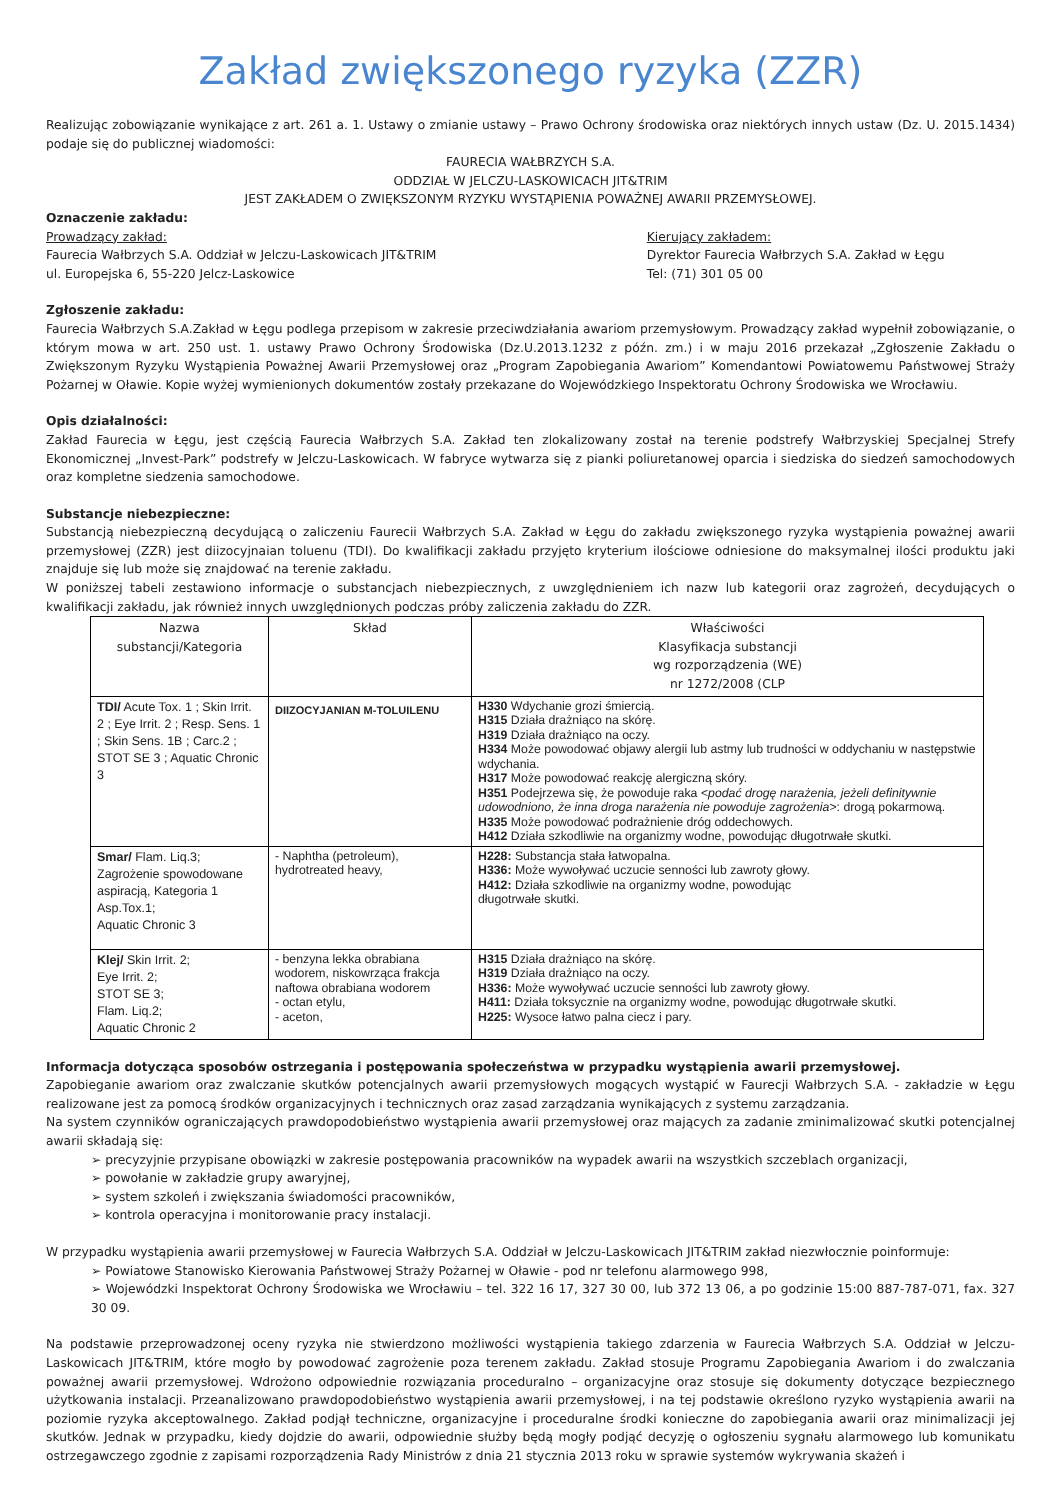Zakład zwiększonego ryzyka (ZZR)
Realizując zobowiązanie wynikające z art. 261 a. 1. Ustawy o zmianie ustawy – Prawo Ochrony środowiska oraz niektórych innych ustaw (Dz. U. 2015.1434) podaje się do publicznej wiadomości:
FAURECIA WAŁBRZYCH S.A.
ODDZIAŁ W JELCZU-LASKOWICACH JIT&TRIM
JEST ZAKŁADEM O ZWIĘKSZONYM RYZYKU WYSTĄPIENIA POWAŻNEJ AWARII PRZEMYSŁOWEJ.
Oznaczenie zakładu:
Prowadzący zakład:
Faurecia Wałbrzych S.A. Oddział w Jelczu-Laskowicach JIT&TRIM
ul. Europejska 6, 55-220 Jelcz-Laskowice
Kierujący zakładem:
Dyrektor Faurecia Wałbrzych S.A. Zakład w Łęgu
Tel: (71) 301 05 00
Zgłoszenie zakładu:
Faurecia Wałbrzych S.A.Zakład w Łęgu podlega przepisom w zakresie przeciwdziałania awariom przemysłowym. Prowadzący zakład wypełnił zobowiązanie, o którym mowa w art. 250 ust. 1. ustawy Prawo Ochrony Środowiska (Dz.U.2013.1232 z późn. zm.) i w maju 2016 przekazał „Zgłoszenie Zakładu o Zwiększonym Ryzyku Wystąpienia Poważnej Awarii Przemysłowej oraz „Program Zapobiegania Awariom” Komendantowi Powiatowemu Państwowej Straży Pożarnej w Oławie. Kopie wyżej wymienionych dokumentów zostały przekazane do Wojewódzkiego Inspektoratu Ochrony Środowiska we Wrocławiu.
Opis działalności:
Zakład Faurecia w Łęgu, jest częścią Faurecia Wałbrzych S.A. Zakład ten zlokalizowany został na terenie podstrefy Wałbrzyskiej Specjalnej Strefy Ekonomicznej „Invest-Park” podstrefy w Jelczu-Laskowicach. W fabryce wytwarza się z pianki poliuretanowej oparcia i siedziska do siedzeń samochodowych oraz kompletne siedzenia samochodowe.
Substancje niebezpieczne:
Substancją niebezpieczną decydującą o zaliczeniu Faurecii Wałbrzych S.A. Zakład w Łęgu do zakładu zwiększonego ryzyka wystąpienia poważnej awarii przemysłowej (ZZR) jest diizocyjnaian toluenu (TDI). Do kwalifikacji zakładu przyjęto kryterium ilościowe odniesione do maksymalnej ilości produktu jaki znajduje się lub może się znajdować na terenie zakładu.
W poniższej tabeli zestawiono informacje o substancjach niebezpiecznych, z uwzględnieniem ich nazw lub kategorii oraz zagrożeń, decydujących o kwalifikacji zakładu, jak również innych uwzględnionych podczas próby zaliczenia zakładu do ZZR.
| Nazwa substancji/Kategoria | Skład | Właściwości Klasyfikacja substancji wg rozporządzenia (WE) nr 1272/2008 (CLP |
| --- | --- | --- |
| TDI/ Acute Tox. 1 ; Skin Irrit. 2 ; Eye Irrit. 2 ; Resp. Sens. 1 ; Skin Sens. 1B ; Carc.2 ; STOT SE 3 ; Aquatic Chronic 3 | DIIZOCYJANIAN M-TOLUILENU | H330 Wdychanie grozi śmiercią. H315 Działa drażniąco na skórę. H319 Działa drażniąco na oczy. H334 Może powodować objawy alergii lub astmy lub trudności w oddychaniu w następstwie wdychania. H317 Może powodować reakcję alergiczną skóry. H351 Podejrzewa się, że powoduje raka <podać drogę narażenia, jeżeli definitywnie udowodniono, że inna droga narażenia nie powoduje zagrożenia >: drogą pokarmową. H335 Może powodować podrażnienie dróg oddechowych. H412 Działa szkodliwie na organizmy wodne, powodując długotrwałe skutki. |
| Smar/ Flam. Liq.3; Zagrożenie spowodowane aspiracją, Kategoria 1 Asp.Tox.1; Aquatic Chronic 3 | - Naphtha (petroleum), hydrotreated heavy, | H228: Substancja stała łatwopalna. H336: Może wywoływać uczucie senności lub zawroty głowy. H412: Działa szkodliwie na organizmy wodne, powodując długotrwałe skutki. |
| Klej/ Skin Irrit. 2; Eye Irrit. 2; STOT SE 3; Flam. Liq.2; Aquatic Chronic 2 | - benzyna lekka obrabiana wodorem, niskowrząca frakcja naftowa obrabiana wodorem - octan etylu, - aceton, | H315 Działa drażniąco na skórę. H319 Działa drażniąco na oczy. H336: Może wywoływać uczucie senności lub zawroty głowy. H411: Działa toksycznie na organizmy wodne, powodując długotrwałe skutki. H225: Wysoce łatwo palna ciecz i pary. |
Informacja dotycząca sposobów ostrzegania i postępowania społeczeństwa w przypadku wystąpienia awarii przemysłowej.
Zapobieganie awariom oraz zwalczanie skutków potencjalnych awarii przemysłowych mogących wystąpić w Faurecji Wałbrzych S.A. - zakładzie w Łęgu realizowane jest za pomocą środków organizacyjnych i technicznych oraz zasad zarządzania wynikających z systemu zarządzania.
Na system czynników ograniczających prawdopodobieństwo wystąpienia awarii przemysłowej oraz mających za zadanie zminimalizować skutki potencjalnej awarii składają się:
➢ precyzyjnie przypisane obowiązki w zakresie postępowania pracowników na wypadek awarii na wszystkich szczeblach organizacji,
➢ powołanie w zakładzie grupy awaryjnej,
➢ system szkoleń i zwiększania świadomości pracowników,
➢ kontrola operacyjna i monitorowanie pracy instalacji.
W przypadku wystąpienia awarii przemysłowej w Faurecia Wałbrzych S.A. Oddział w Jelczu-Laskowicach JIT&TRIM zakład niezwłocznie poinformuje:
➢ Powiatowe Stanowisko Kierowania Państwowej Straży Pożarnej w Oławie - pod nr telefonu alarmowego 998,
➢ Wojewódzki Inspektorat Ochrony Środowiska we Wrocławiu – tel. 322 16 17, 327 30 00, lub 372 13 06, a po godzinie 15:00 887-787-071, fax. 327 30 09.
Na podstawie przeprowadzonej oceny ryzyka nie stwierdzono możliwości wystąpienia takiego zdarzenia w Faurecia Wałbrzych S.A. Oddział w Jelczu-Laskowicach JIT&TRIM, które mogło by powodować zagrożenie poza terenem zakładu. Zakład stosuje Programu Zapobiegania Awariom i do zwalczania poważnej awarii przemysłowej. Wdrożono odpowiednie rozwiązania proceduralno – organizacyjne oraz stosuje się dokumenty dotyczące bezpiecznego użytkowania instalacji. Przeanalizowano prawdopodobieństwo wystąpienia awarii przemysłowej, i na tej podstawie określono ryzyko wystąpienia awarii na poziomie ryzyka akceptowalnego. Zakład podjął techniczne, organizacyjne i proceduralne środki konieczne do zapobiegania awarii oraz minimalizacji jej skutków. Jednak w przypadku, kiedy dojdzie do awarii, odpowiednie służby będą mogły podjąć decyzję o ogłoszeniu sygnału alarmowego lub komunikatu ostrzegawczego zgodnie z zapisami rozporządzenia Rady Ministrów z dnia 21 stycznia 2013 roku w sprawie systemów wykrywania skażeń i